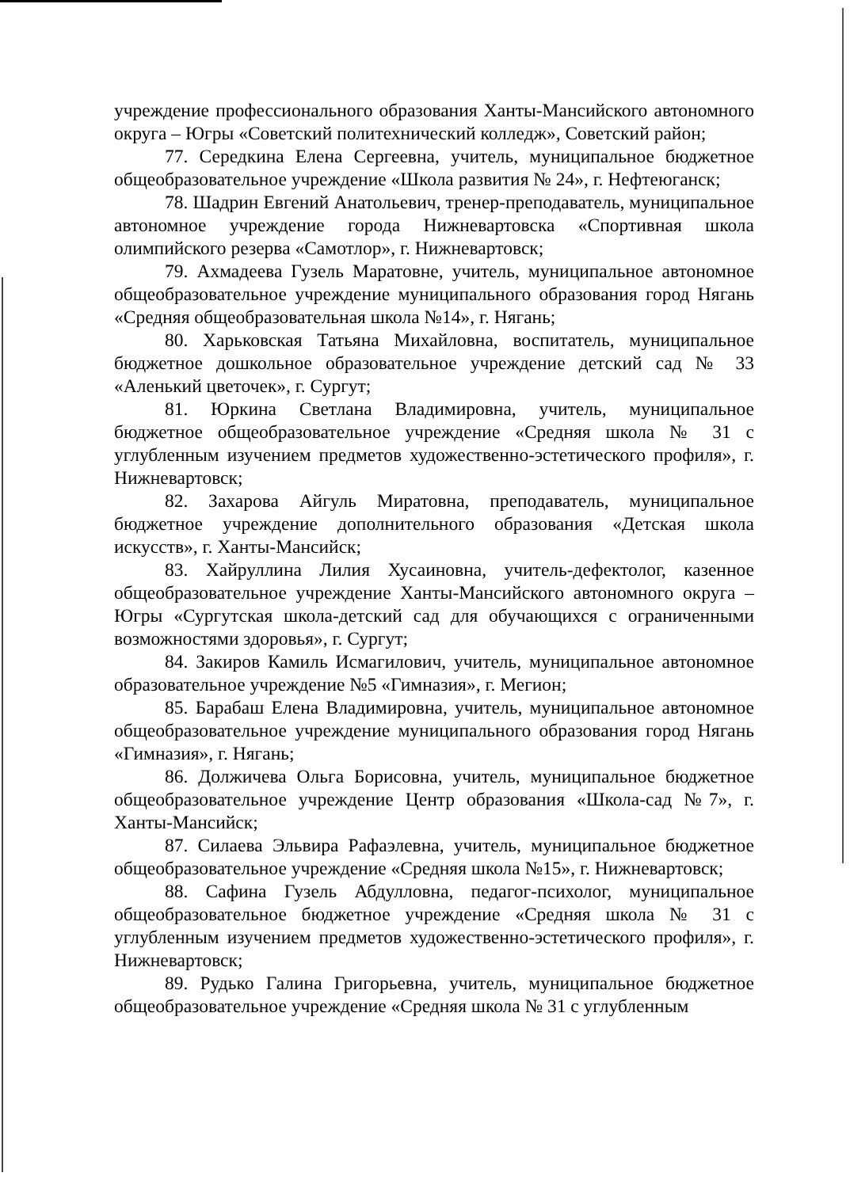учреждение профессионального образования Ханты-Мансийского автономного округа – Югры «Советский политехнический колледж», Советский район;
77. Середкина Елена Сергеевна, учитель, муниципальное бюджетное общеобразовательное учреждение «Школа развития № 24», г. Нефтеюганск;
78. Шадрин Евгений Анатольевич, тренер-преподаватель, муниципальное автономное учреждение города Нижневартовска «Спортивная школа олимпийского резерва «Самотлор», г. Нижневартовск;
79. Ахмадеева Гузель Маратовне, учитель, муниципальное автономное общеобразовательное учреждение муниципального образования город Нягань «Средняя общеобразовательная школа №14», г. Нягань;
80. Харьковская Татьяна Михайловна, воспитатель, муниципальное бюджетное дошкольное образовательное учреждение детский сад № 33 «Аленький цветочек», г. Сургут;
81. Юркина Светлана Владимировна, учитель, муниципальное бюджетное общеобразовательное учреждение «Средняя школа № 31 с углубленным изучением предметов художественно-эстетического профиля», г. Нижневартовск;
82. Захарова Айгуль Миратовна, преподаватель, муниципальное бюджетное учреждение дополнительного образования «Детская школа искусств», г. Ханты-Мансийск;
83. Хайруллина Лилия Хусаиновна, учитель-дефектолог, казенное общеобразовательное учреждение Ханты-Мансийского автономного округа – Югры «Сургутская школа-детский сад для обучающихся с ограниченными возможностями здоровья», г. Сургут;
84. Закиров Камиль Исмагилович, учитель, муниципальное автономное образовательное учреждение №5 «Гимназия», г. Мегион;
85. Барабаш Елена Владимировна, учитель, муниципальное автономное общеобразовательное учреждение муниципального образования город Нягань «Гимназия», г. Нягань;
86. Должичева Ольга Борисовна, учитель, муниципальное бюджетное общеобразовательное учреждение Центр образования «Школа-сад №7», г. Ханты-Мансийск;
87. Силаева Эльвира Рафаэлевна, учитель, муниципальное бюджетное общеобразовательное учреждение «Средняя школа №15», г. Нижневартовск;
88. Сафина Гузель Абдулловна, педагог-психолог, муниципальное общеобразовательное бюджетное учреждение «Средняя школа № 31 с углубленным изучением предметов художественно-эстетического профиля», г. Нижневартовск;
89. Рудько Галина Григорьевна, учитель, муниципальное бюджетное общеобразовательное учреждение «Средняя школа № 31 с углубленным